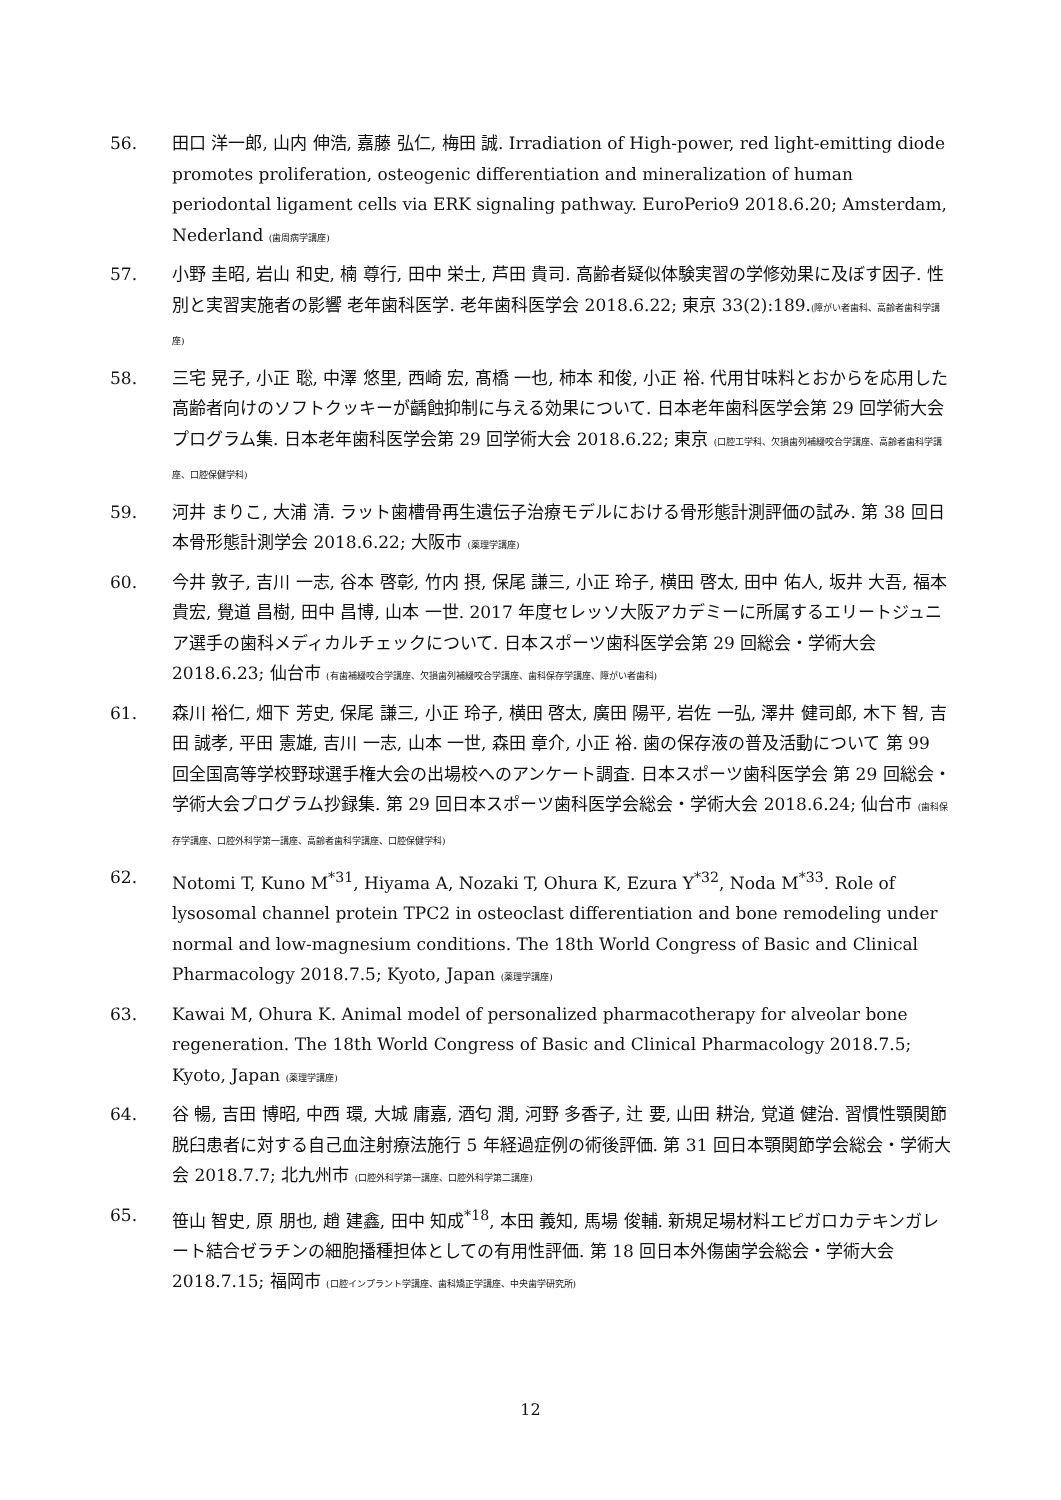56. 田口 洋一郎, 山内 伸浩, 嘉藤 弘仁, 梅田 誠. Irradiation of High-power, red light-emitting diode promotes proliferation, osteogenic differentiation and mineralization of human periodontal ligament cells via ERK signaling pathway. EuroPerio9 2018.6.20; Amsterdam, Nederland (歯周病学講座)
57. 小野 圭昭, 岩山 和史, 楠 尊行, 田中 栄士, 芦田 貴司. 高齢者疑似体験実習の学修効果に及ぼす因子. 性別と実習実施者の影響 老年歯科医学. 老年歯科医学会 2018.6.22; 東京 33(2):189.(障がい者歯科、高齢者歯科学講座)
58. 三宅 晃子, 小正 聡, 中澤 悠里, 西崎 宏, 髙橋 一也, 柿本 和俊, 小正 裕. 代用甘味料とおからを応用した高齢者向けのソフトクッキーが齲蝕抑制に与える効果について. 日本老年歯科医学会第 29 回学術大会プログラム集. 日本老年歯科医学会第 29 回学術大会 2018.6.22; 東京 (口腔工学科、欠損歯列補綴咬合学講座、高齢者歯科学講座、口腔保健学科)
59. 河井 まりこ, 大浦 清. ラット歯槽骨再生遺伝子治療モデルにおける骨形態計測評価の試み. 第 38 回日本骨形態計測学会 2018.6.22; 大阪市 (薬理学講座)
60. 今井 敦子, 吉川 一志, 谷本 啓彰, 竹内 摂, 保尾 謙三, 小正 玲子, 横田 啓太, 田中 佑人, 坂井 大吾, 福本 貴宏, 覺道 昌樹, 田中 昌博, 山本 一世. 2017 年度セレッソ大阪アカデミーに所属するエリートジュニア選手の歯科メディカルチェックについて. 日本スポーツ歯科医学会第 29 回総会・学術大会 2018.6.23; 仙台市 (有歯補綴咬合学講座、欠損歯列補綴咬合学講座、歯科保存学講座、障がい者歯科)
61. 森川 裕仁, 畑下 芳史, 保尾 謙三, 小正 玲子, 横田 啓太, 廣田 陽平, 岩佐 一弘, 澤井 健司郎, 木下 智, 吉田 誠孝, 平田 憲雄, 吉川 一志, 山本 一世, 森田 章介, 小正 裕. 歯の保存液の普及活動について 第 99 回全国高等学校野球選手権大会の出場校へのアンケート調査. 日本スポーツ歯科医学会 第 29 回総会・学術大会プログラム抄録集. 第 29 回日本スポーツ歯科医学会総会・学術大会 2018.6.24; 仙台市 (歯科保存学講座、口腔外科学第一講座、高齢者歯科学講座、口腔保健学科)
62. Notomi T, Kuno M<sup>*31</sup>, Hiyama A, Nozaki T, Ohura K, Ezura Y<sup>*32</sup>, Noda M<sup>*33</sup>. Role of lysosomal channel protein TPC2 in osteoclast differentiation and bone remodeling under normal and low-magnesium conditions. The 18th World Congress of Basic and Clinical Pharmacology 2018.7.5; Kyoto, Japan (薬理学講座)
63. Kawai M, Ohura K. Animal model of personalized pharmacotherapy for alveolar bone regeneration. The 18th World Congress of Basic and Clinical Pharmacology 2018.7.5; Kyoto, Japan (薬理学講座)
64. 谷 暢, 吉田 博昭, 中西 環, 大城 庸嘉, 酒匂 潤, 河野 多香子, 辻 要, 山田 耕治, 覚道 健治. 習慣性顎関節脱臼患者に対する自己血注射療法施行 5 年経過症例の術後評価. 第 31 回日本顎関節学会総会・学術大会 2018.7.7; 北九州市 (口腔外科学第一講座、口腔外科学第二講座)
65. 笹山 智史, 原 朋也, 趙 建鑫, 田中 知成<sup>*18</sup>, 本田 義知, 馬場 俊輔. 新規足場材料エピガロカテキンガレート結合ゼラチンの細胞播種担体としての有用性評価. 第 18 回日本外傷歯学会総会・学術大会 2018.7.15; 福岡市 (口腔インプラント学講座、歯科矯正学講座、中央歯学研究所)
12